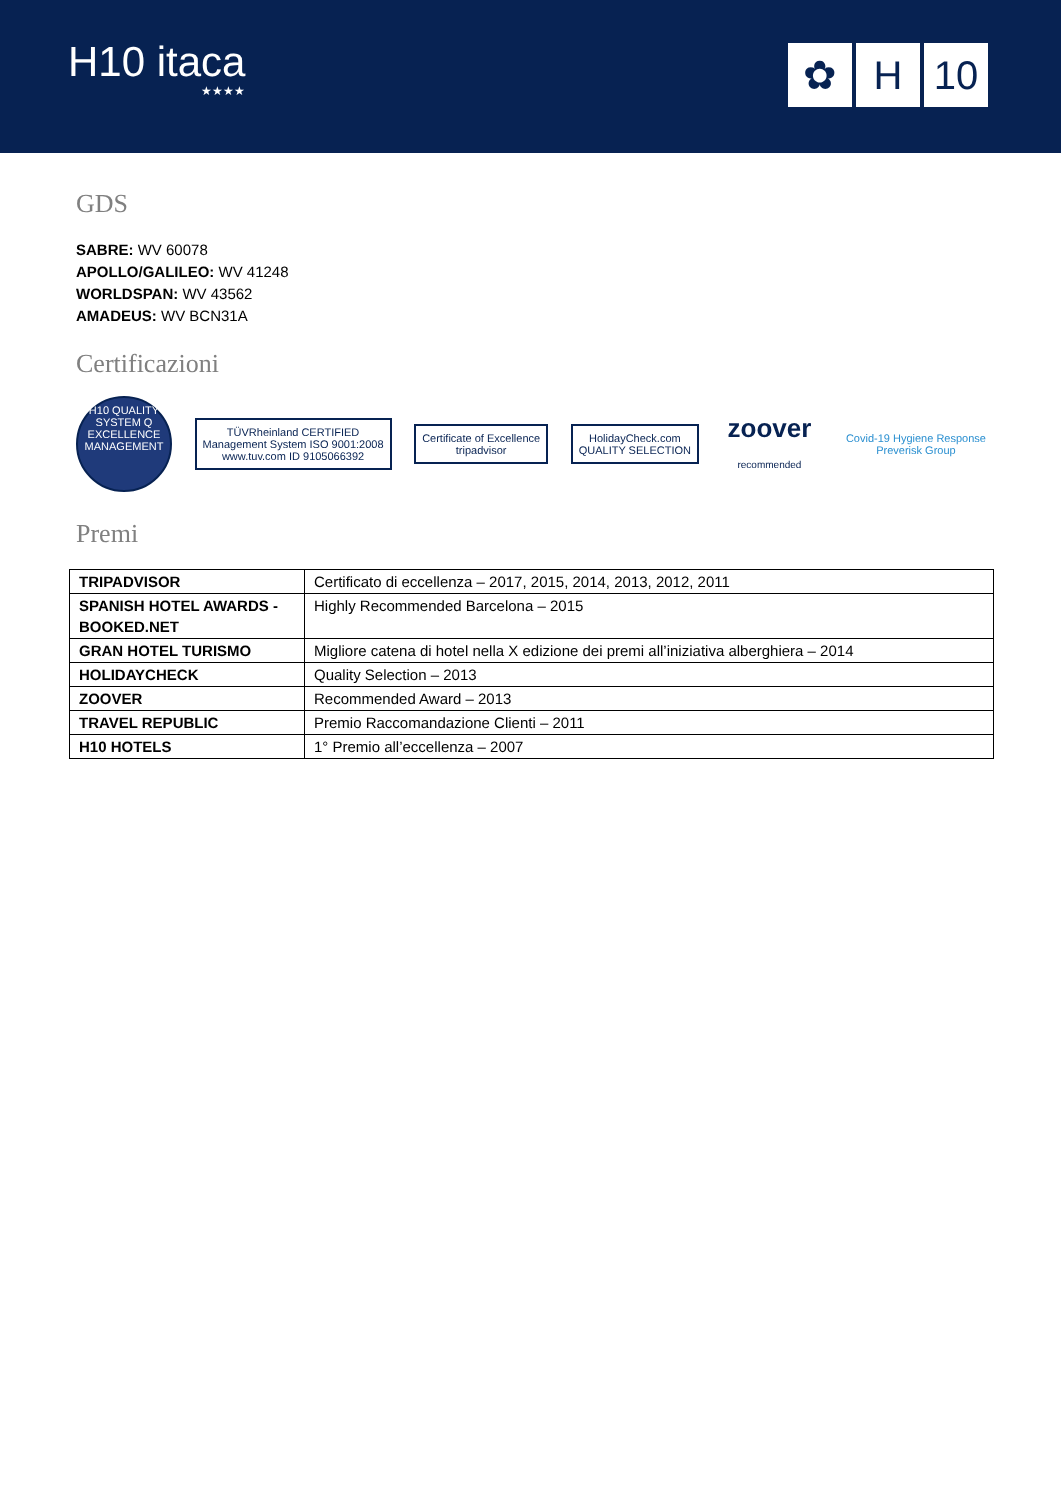H10 itaca
★★★★
✿ H 10
GDS
SABRE: WV 60078
APOLLO/GALILEO: WV 41248
WORLDSPAN: WV 43562
AMADEUS: WV BCN31A
Certificazioni
H10 QUALITY SYSTEM Q EXCELLENCE MANAGEMENT
TÜVRheinland CERTIFIED
Management System ISO 9001:2008
www.tuv.com ID 9105066392
Certificate of Excellence
tripadvisor
HolidayCheck.com
QUALITY SELECTION
zoover
recommended
Covid-19 Hygiene Response
Preverisk Group
Premi
| TRIPADVISOR | Certificato di eccellenza – 2017, 2015, 2014, 2013, 2012, 2011 |
| SPANISH HOTEL AWARDS - BOOKED.NET | Highly Recommended Barcelona – 2015 |
| GRAN HOTEL TURISMO | Migliore catena di hotel nella X edizione dei premi all’iniziativa alberghiera – 2014 |
| HOLIDAYCHECK | Quality Selection – 2013 |
| ZOOVER | Recommended Award – 2013 |
| TRAVEL REPUBLIC | Premio Raccomandazione Clienti – 2011 |
| H10 HOTELS | 1° Premio all’eccellenza – 2007 |